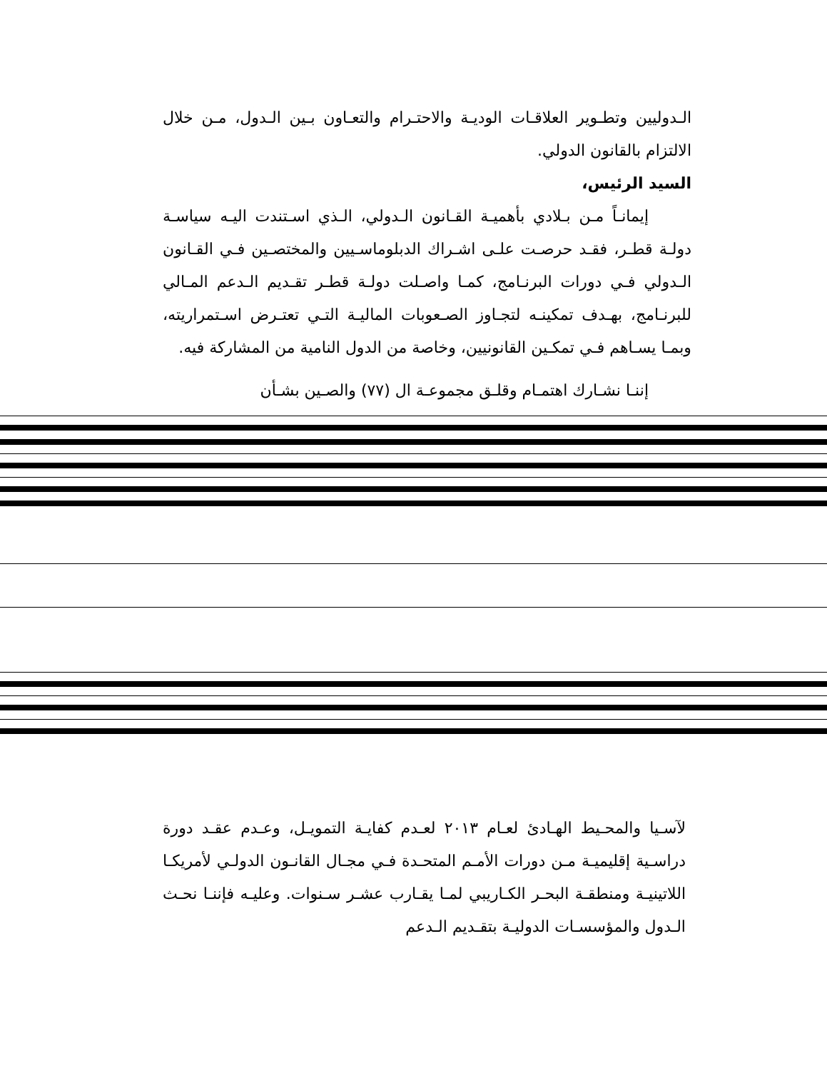الـدوليين وتطـوير العلاقـات الوديـة والاحتـرام والتعـاون بـين الـدول، مـن خلال الالتزام بالقانون الدولي.
السيد الرئيس،
إيمانـاً مـن بـلادي بأهميـة القـانون الـدولي، الـذي اسـتندت اليـه سياسـة دولـة قطـر، فقـد حرصـت علـى اشـراك الدبلوماسـيين والمختصـين فـي القـانون الـدولي فـي دورات البرنـامج، كمـا واصـلت دولـة قطـر تقـديم الـدعم المـالي للبرنـامج، بهـدف تمكينـه لتجـاوز الصـعوبات الماليـة التـي تعتـرض اسـتمراريته، وبمـا يسـاهم فـي تمكـين القانونيين، وخاصة من الدول النامية من المشاركة فيه.
إننـا نشـارك اهتمـام وقلـق مجموعـة ال (٧٧) والصـين بشـأن
لآسـيا والمحـيط الهـادئ لعـام ٢٠١٣ لعـدم كفايـة التمويـل، وعـدم عقـد دورة دراسـية إقليميـة مـن دورات الأمـم المتحـدة فـي مجـال القانـون الدولـي لأمريكـا اللاتينيـة ومنطقـة البحـر الكـاريبي لمـا يقـارب عشـر سـنوات. وعليـه فإننـا نحـث الـدول والمؤسسـات الدوليـة بتقـديم الـدعم